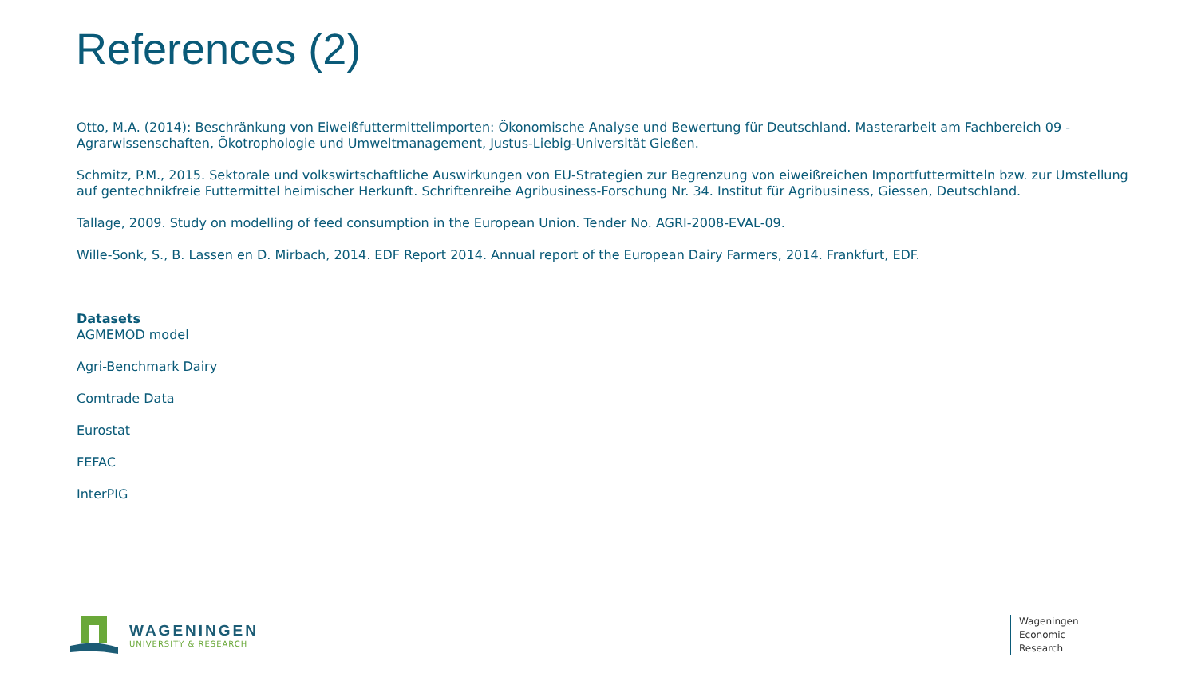References (2)
Otto, M.A. (2014): Beschränkung von Eiweißfuttermittelimporten: Ökonomische Analyse und Bewertung für Deutschland. Masterarbeit am Fachbereich 09 - Agrarwissenschaften, Ökotrophologie und Umweltmanagement, Justus-Liebig-Universität Gießen.
Schmitz, P.M., 2015. Sektorale und volkswirtschaftliche Auswirkungen von EU-Strategien zur Begrenzung von eiweißreichen Importfuttermitteln bzw. zur Umstellung auf gentechnikfreie Futtermittel heimischer Herkunft. Schriftenreihe Agribusiness-Forschung Nr. 34. Institut für Agribusiness, Giessen, Deutschland.
Tallage, 2009. Study on modelling of feed consumption in the European Union. Tender No. AGRI-2008-EVAL-09.
Wille-Sonk, S., B. Lassen en D. Mirbach, 2014. EDF Report 2014. Annual report of the European Dairy Farmers, 2014. Frankfurt, EDF.
Datasets
AGMEMOD model
Agri-Benchmark Dairy
Comtrade Data
Eurostat
FEFAC
InterPIG
WAGENINGEN
UNIVERSITY & RESEARCH
Wageningen
Economic
Research